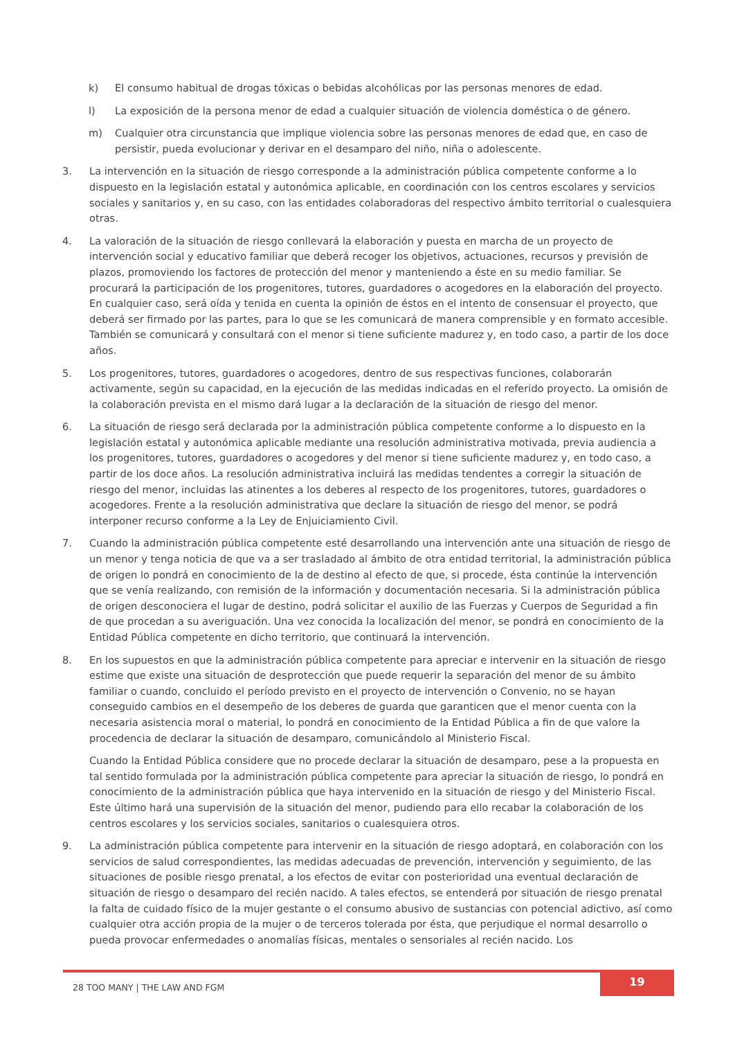k) El consumo habitual de drogas tóxicas o bebidas alcohólicas por las personas menores de edad.
l) La exposición de la persona menor de edad a cualquier situación de violencia doméstica o de género.
m) Cualquier otra circunstancia que implique violencia sobre las personas menores de edad que, en caso de persistir, pueda evolucionar y derivar en el desamparo del niño, niña o adolescente.
3. La intervención en la situación de riesgo corresponde a la administración pública competente conforme a lo dispuesto en la legislación estatal y autonómica aplicable, en coordinación con los centros escolares y servicios sociales y sanitarios y, en su caso, con las entidades colaboradoras del respectivo ámbito territorial o cualesquiera otras.
4. La valoración de la situación de riesgo conllevará la elaboración y puesta en marcha de un proyecto de intervención social y educativo familiar que deberá recoger los objetivos, actuaciones, recursos y previsión de plazos, promoviendo los factores de protección del menor y manteniendo a éste en su medio familiar. Se procurará la participación de los progenitores, tutores, guardadores o acogedores en la elaboración del proyecto. En cualquier caso, será oída y tenida en cuenta la opinión de éstos en el intento de consensuar el proyecto, que deberá ser firmado por las partes, para lo que se les comunicará de manera comprensible y en formato accesible. También se comunicará y consultará con el menor si tiene suficiente madurez y, en todo caso, a partir de los doce años.
5. Los progenitores, tutores, guardadores o acogedores, dentro de sus respectivas funciones, colaborarán activamente, según su capacidad, en la ejecución de las medidas indicadas en el referido proyecto. La omisión de la colaboración prevista en el mismo dará lugar a la declaración de la situación de riesgo del menor.
6. La situación de riesgo será declarada por la administración pública competente conforme a lo dispuesto en la legislación estatal y autonómica aplicable mediante una resolución administrativa motivada, previa audiencia a los progenitores, tutores, guardadores o acogedores y del menor si tiene suficiente madurez y, en todo caso, a partir de los doce años. La resolución administrativa incluirá las medidas tendentes a corregir la situación de riesgo del menor, incluidas las atinentes a los deberes al respecto de los progenitores, tutores, guardadores o acogedores. Frente a la resolución administrativa que declare la situación de riesgo del menor, se podrá interponer recurso conforme a la Ley de Enjuiciamiento Civil.
7. Cuando la administración pública competente esté desarrollando una intervención ante una situación de riesgo de un menor y tenga noticia de que va a ser trasladado al ámbito de otra entidad territorial, la administración pública de origen lo pondrá en conocimiento de la de destino al efecto de que, si procede, ésta continúe la intervención que se venía realizando, con remisión de la información y documentación necesaria. Si la administración pública de origen desconociera el lugar de destino, podrá solicitar el auxilio de las Fuerzas y Cuerpos de Seguridad a fin de que procedan a su averiguación. Una vez conocida la localización del menor, se pondrá en conocimiento de la Entidad Pública competente en dicho territorio, que continuará la intervención.
8. En los supuestos en que la administración pública competente para apreciar e intervenir en la situación de riesgo estime que existe una situación de desprotección que puede requerir la separación del menor de su ámbito familiar o cuando, concluido el período previsto en el proyecto de intervención o Convenio, no se hayan conseguido cambios en el desempeño de los deberes de guarda que garanticen que el menor cuenta con la necesaria asistencia moral o material, lo pondrá en conocimiento de la Entidad Pública a fin de que valore la procedencia de declarar la situación de desamparo, comunicándolo al Ministerio Fiscal.
Cuando la Entidad Pública considere que no procede declarar la situación de desamparo, pese a la propuesta en tal sentido formulada por la administración pública competente para apreciar la situación de riesgo, lo pondrá en conocimiento de la administración pública que haya intervenido en la situación de riesgo y del Ministerio Fiscal. Este último hará una supervisión de la situación del menor, pudiendo para ello recabar la colaboración de los centros escolares y los servicios sociales, sanitarios o cualesquiera otros.
9. La administración pública competente para intervenir en la situación de riesgo adoptará, en colaboración con los servicios de salud correspondientes, las medidas adecuadas de prevención, intervención y seguimiento, de las situaciones de posible riesgo prenatal, a los efectos de evitar con posterioridad una eventual declaración de situación de riesgo o desamparo del recién nacido. A tales efectos, se entenderá por situación de riesgo prenatal la falta de cuidado físico de la mujer gestante o el consumo abusivo de sustancias con potencial adictivo, así como cualquier otra acción propia de la mujer o de terceros tolerada por ésta, que perjudique el normal desarrollo o pueda provocar enfermedades o anomalías físicas, mentales o sensoriales al recién nacido. Los
28 TOO MANY | THE LAW AND FGM 19